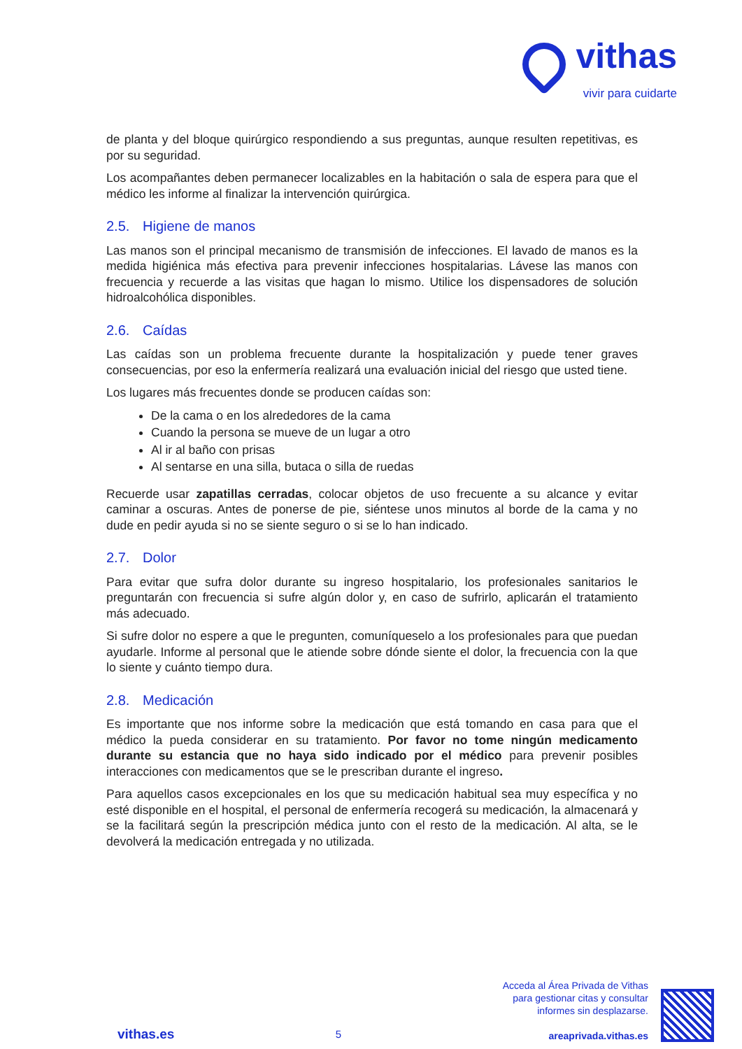vithas
vivir para cuidarte
de planta y del bloque quirúrgico respondiendo a sus preguntas, aunque resulten repetitivas, es por su seguridad.
Los acompañantes deben permanecer localizables en la habitación o sala de espera para que el médico les informe al finalizar la intervención quirúrgica.
2.5. Higiene de manos
Las manos son el principal mecanismo de transmisión de infecciones. El lavado de manos es la medida higiénica más efectiva para prevenir infecciones hospitalarias. Lávese las manos con frecuencia y recuerde a las visitas que hagan lo mismo. Utilice los dispensadores de solución hidroalcohólica disponibles.
2.6. Caídas
Las caídas son un problema frecuente durante la hospitalización y puede tener graves consecuencias, por eso la enfermería realizará una evaluación inicial del riesgo que usted tiene.
Los lugares más frecuentes donde se producen caídas son:
De la cama o en los alrededores de la cama
Cuando la persona se mueve de un lugar a otro
Al ir al baño con prisas
Al sentarse en una silla, butaca o silla de ruedas
Recuerde usar zapatillas cerradas, colocar objetos de uso frecuente a su alcance y evitar caminar a oscuras. Antes de ponerse de pie, siéntese unos minutos al borde de la cama y no dude en pedir ayuda si no se siente seguro o si se lo han indicado.
2.7. Dolor
Para evitar que sufra dolor durante su ingreso hospitalario, los profesionales sanitarios le preguntarán con frecuencia si sufre algún dolor y, en caso de sufrirlo, aplicarán el tratamiento más adecuado.
Si sufre dolor no espere a que le pregunten, comuníqueselo a los profesionales para que puedan ayudarle. Informe al personal que le atiende sobre dónde siente el dolor, la frecuencia con la que lo siente y cuánto tiempo dura.
2.8. Medicación
Es importante que nos informe sobre la medicación que está tomando en casa para que el médico la pueda considerar en su tratamiento. Por favor no tome ningún medicamento durante su estancia que no haya sido indicado por el médico para prevenir posibles interacciones con medicamentos que se le prescriban durante el ingreso.
Para aquellos casos excepcionales en los que su medicación habitual sea muy específica y no esté disponible en el hospital, el personal de enfermería recogerá su medicación, la almacenará y se la facilitará según la prescripción médica junto con el resto de la medicación. Al alta, se le devolverá la medicación entregada y no utilizada.
vithas.es
5
Acceda al Área Privada de Vithas
para gestionar citas y consultar
informes sin desplazarse.
areaprivada.vithas.es